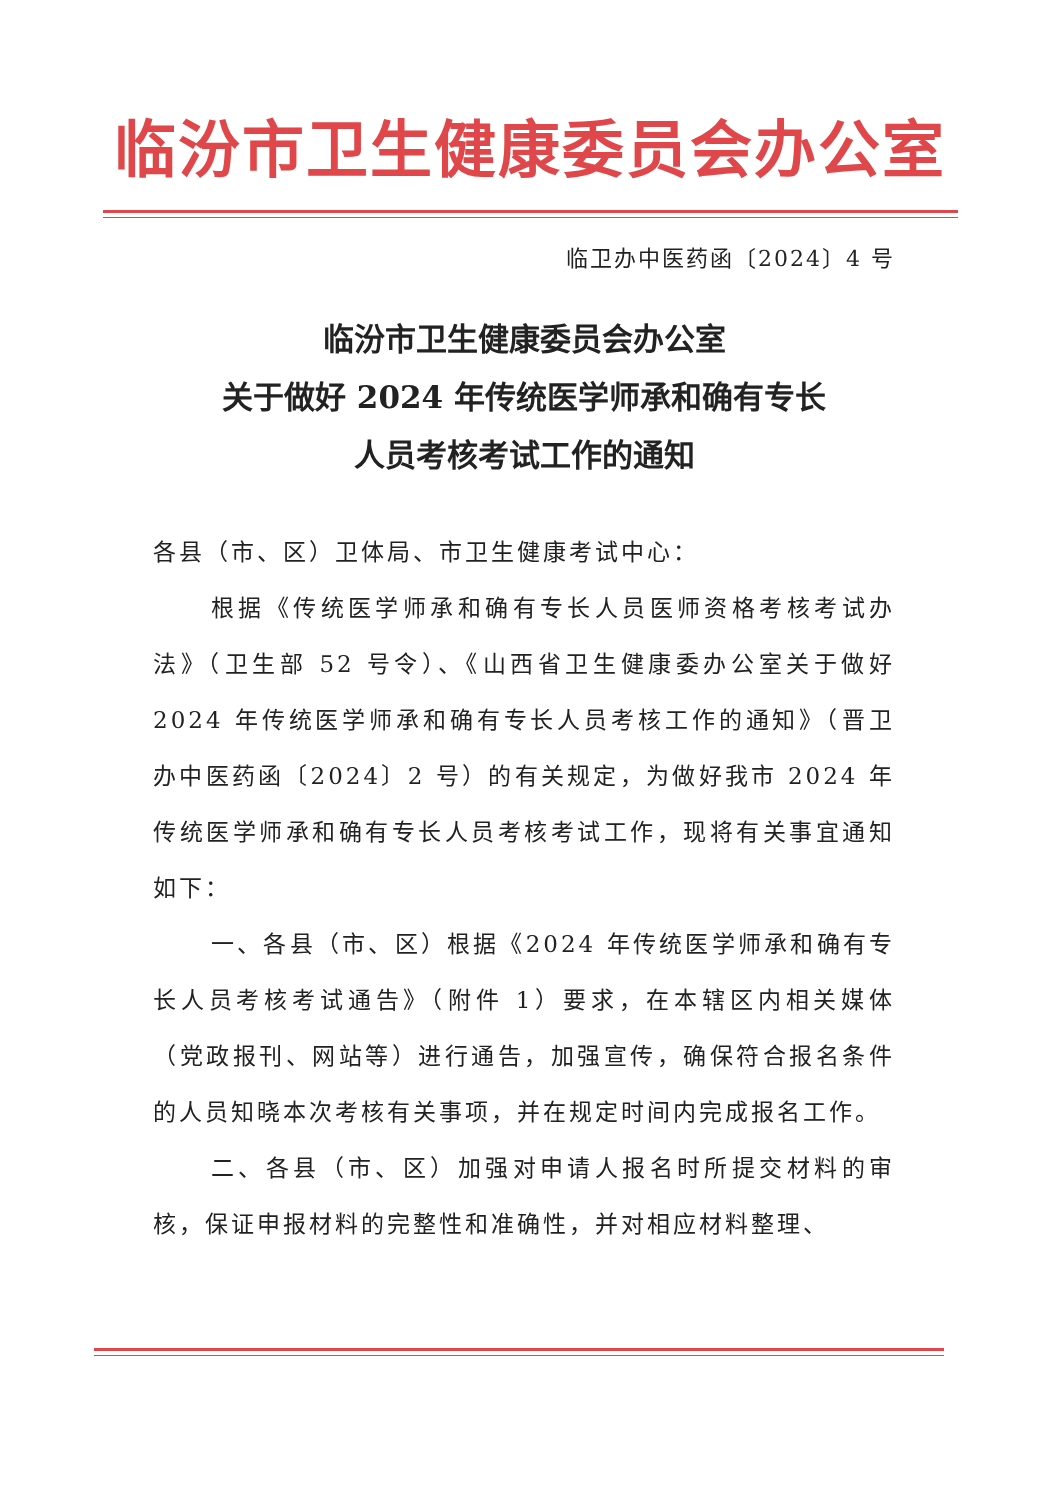临汾市卫生健康委员会办公室
临卫办中医药函〔2024〕4 号
临汾市卫生健康委员会办公室
关于做好 2024 年传统医学师承和确有专长
人员考核考试工作的通知
各县（市、区）卫体局、市卫生健康考试中心：
根据《传统医学师承和确有专长人员医师资格考核考试办法》（卫生部 52 号令）、《山西省卫生健康委办公室关于做好 2024 年传统医学师承和确有专长人员考核工作的通知》（晋卫办中医药函〔2024〕2 号）的有关规定，为做好我市 2024 年传统医学师承和确有专长人员考核考试工作，现将有关事宜通知如下：
一、各县（市、区）根据《2024 年传统医学师承和确有专长人员考核考试通告》（附件 1）要求，在本辖区内相关媒体（党政报刊、网站等）进行通告，加强宣传，确保符合报名条件的人员知晓本次考核有关事项，并在规定时间内完成报名工作。
二、各县（市、区）加强对申请人报名时所提交材料的审核，保证申报材料的完整性和准确性，并对相应材料整理、